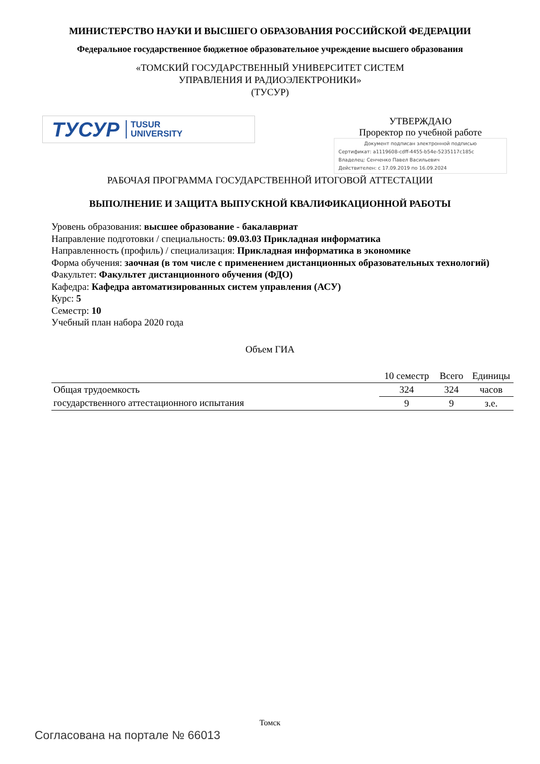МИНИСТЕРСТВО НАУКИ И ВЫСШЕГО ОБРАЗОВАНИЯ РОССИЙСКОЙ ФЕДЕРАЦИИ
Федеральное государственное бюджетное образовательное учреждение высшего образования
«ТОМСКИЙ ГОСУДАРСТВЕННЫЙ УНИВЕРСИТЕТ СИСТЕМ
УПРАВЛЕНИЯ И РАДИОЭЛЕКТРОНИКИ»
(ТУСУР)
ТУСУР TUSUR
UNIVERSITY
УТВЕРЖДАЮ
Проректор по учебной работе
Документ подписан электронной подписью
Сертификат: a1119608-cdff-4455-b54e-5235117c185c
Владелец: Сенченко Павел Васильевич
Действителен: с 17.09.2019 по 16.09.2024
РАБОЧАЯ ПРОГРАММА ГОСУДАРСТВЕННОЙ ИТОГОВОЙ АТТЕСТАЦИИ
ВЫПОЛНЕНИЕ И ЗАЩИТА ВЫПУСКНОЙ КВАЛИФИКАЦИОННОЙ РАБОТЫ
Уровень образования: высшее образование - бакалавриат
Направление подготовки / специальность: 09.03.03 Прикладная информатика
Направленность (профиль) / специализация: Прикладная информатика в экономике
Форма обучения: заочная (в том числе с применением дистанционных образовательных технологий)
Факультет: Факультет дистанционного обучения (ФДО)
Кафедра: Кафедра автоматизированных систем управления (АСУ)
Курс: 5
Семестр: 10
Учебный план набора 2020 года
Объем ГИА
| | 10 семестр | Всего | Единицы |
| Общая трудоемкость | 324 | 324 | часов |
| государственного аттестационного испытания | 9 | 9 | з.е. |
Томск
Согласована на портале № 66013